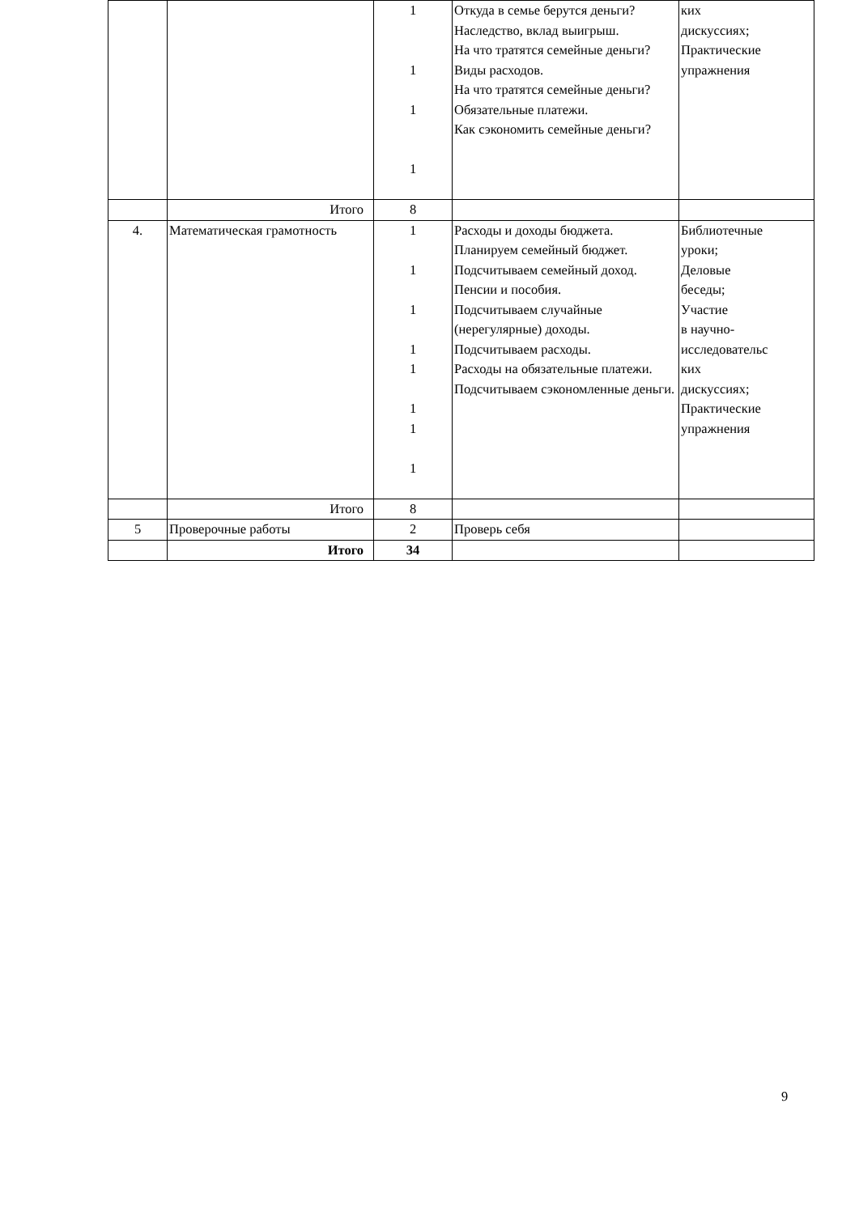| | | 1 1 1 1 | Откуда в семье берутся деньги? Наследство, вклад выигрыш. На что тратятся семейные деньги? Виды расходов. На что тратятся семейные деньги? Обязательные платежи. Как сэкономить семейные деньги? | ких дискуссиях; Практические упражнения |
| | Итого | 8 | | |
| 4. | Математическая грамотность | 1 1 1 1 1 1 1 1 | Расходы и доходы бюджета. Планируем семейный бюджет. Подсчитываем семейный доход. Пенсии и пособия. Подсчитываем случайные (нерегулярные) доходы. Подсчитываем расходы. Расходы на обязательные платежи. Подсчитываем сэкономленные деньги. | Библиотечные уроки; Деловые беседы; Участие в научно- исследовательс ких дискуссиях; Практические упражнения |
| | Итого | 8 | | |
| 5 | Проверочные работы | 2 | Проверь себя | |
| | Итого | 34 | | |
9